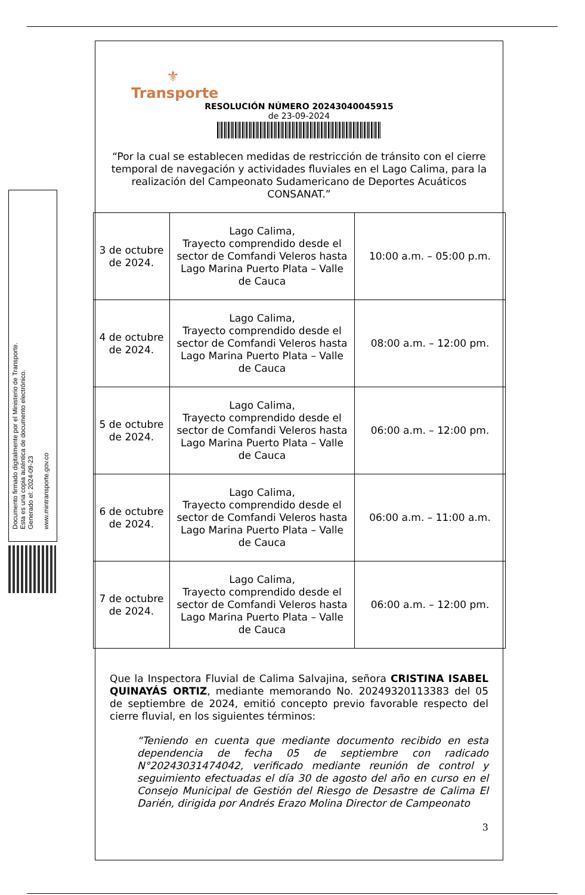Documento firmado digitalmente por el Ministerio de Transporte.
Esta es una copia auténtica de documento electrónico.
Generado el: 2024-09-23
www.mintransporte.gov.co
⚜
Transporte
RESOLUCIÓN NÚMERO 20243040045915
de 23-09-2024
“Por la cual se establecen medidas de restricción de tránsito con el cierre temporal de navegación y actividades fluviales en el Lago Calima, para la realización del Campeonato Sudamericano de Deportes Acuáticos CONSANAT.”
| 3 de octubre de 2024. | Lago Calima, Trayecto comprendido desde el sector de Comfandi Veleros hasta Lago Marina Puerto Plata – Valle de Cauca | 10:00 a.m. – 05:00 p.m. |
| 4 de octubre de 2024. | Lago Calima, Trayecto comprendido desde el sector de Comfandi Veleros hasta Lago Marina Puerto Plata – Valle de Cauca | 08:00 a.m. – 12:00 pm. |
| 5 de octubre de 2024. | Lago Calima, Trayecto comprendido desde el sector de Comfandi Veleros hasta Lago Marina Puerto Plata – Valle de Cauca | 06:00 a.m. – 12:00 pm. |
| 6 de octubre de 2024. | Lago Calima, Trayecto comprendido desde el sector de Comfandi Veleros hasta Lago Marina Puerto Plata – Valle de Cauca | 06:00 a.m. – 11:00 a.m. |
| 7 de octubre de 2024. | Lago Calima, Trayecto comprendido desde el sector de Comfandi Veleros hasta Lago Marina Puerto Plata – Valle de Cauca | 06:00 a.m. – 12:00 pm. |
Que la Inspectora Fluvial de Calima Salvajina, señora CRISTINA ISABEL QUINAYÁS ORTIZ, mediante memorando No. 20249320113383 del 05 de septiembre de 2024, emitió concepto previo favorable respecto del cierre fluvial, en los siguientes términos:
“Teniendo en cuenta que mediante documento recibido en esta dependencia de fecha 05 de septiembre con radicado N°20243031474042, verificado mediante reunión de control y seguimiento efectuadas el día 30 de agosto del año en curso en el Consejo Municipal de Gestión del Riesgo de Desastre de Calima El Darién, dirigida por Andrés Erazo Molina Director de Campeonato
3